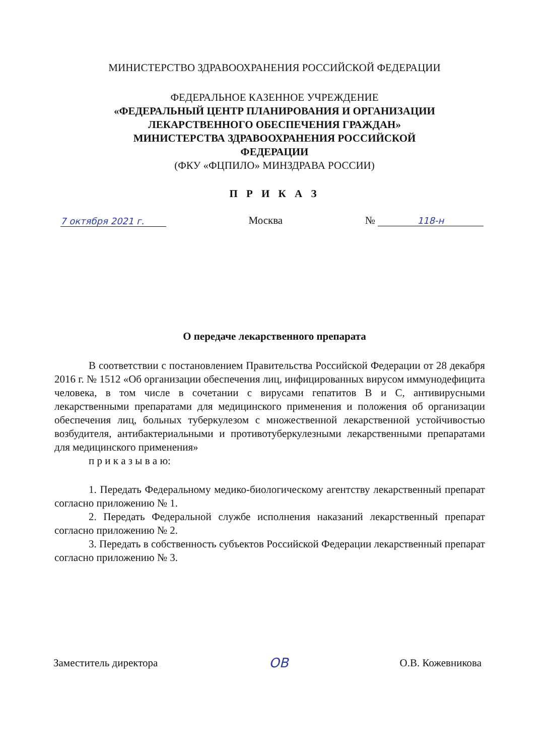МИНИСТЕРСТВО ЗДРАВООХРАНЕНИЯ РОССИЙСКОЙ ФЕДЕРАЦИИ
ФЕДЕРАЛЬНОЕ КАЗЕННОЕ УЧРЕЖДЕНИЕ
«ФЕДЕРАЛЬНЫЙ ЦЕНТР ПЛАНИРОВАНИЯ И ОРГАНИЗАЦИИ
ЛЕКАРСТВЕННОГО ОБЕСПЕЧЕНИЯ ГРАЖДАН»
МИНИСТЕРСТВА ЗДРАВООХРАНЕНИЯ РОССИЙСКОЙ
ФЕДЕРАЦИИ
(ФКУ «ФЦПИЛО» МИНЗДРАВА РОССИИ)
П Р И К А З
7 октября 2021 г. Москва № 118-н
О передаче лекарственного препарата
В соответствии с постановлением Правительства Российской Федерации от 28 декабря 2016 г. № 1512 «Об организации обеспечения лиц, инфицированных вирусом иммунодефицита человека, в том числе в сочетании с вирусами гепатитов B и C, антивирусными лекарственными препаратами для медицинского применения и положения об организации обеспечения лиц, больных туберкулезом с множественной лекарственной устойчивостью возбудителя, антибактериальными и противотуберкулезными лекарственными препаратами для медицинского применения»
п р и к а з ы в а ю:
1. Передать Федеральному медико-биологическому агентству лекарственный препарат согласно приложению № 1.
2. Передать Федеральной службе исполнения наказаний лекарственный препарат согласно приложению № 2.
3. Передать в собственность субъектов Российской Федерации лекарственный препарат согласно приложению № 3.
Заместитель директора ОВ О.В. Кожевникова